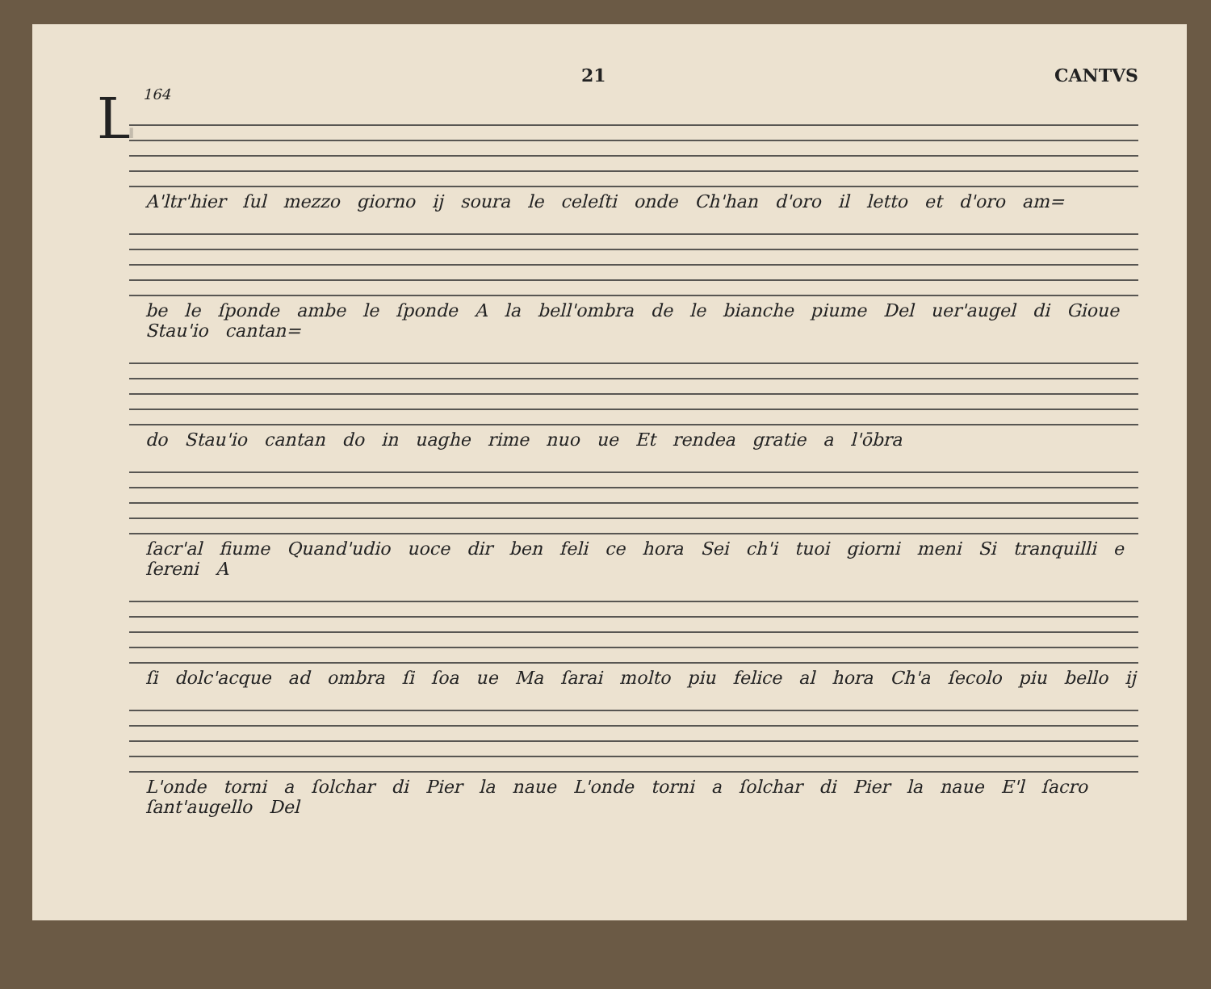21 CANTVS
164 L
A'ltr'hier ſul mezzo giorno ij soura le celeſti onde Ch'han d'oro il letto et d'oro am=
be le ſponde ambe le ſponde A la bell'ombra de le bianche piume Del uer'augel di Gioue Stau'io cantan=
do Stau'io cantan do in uaghe rime nuo ue Et rendea gratie a l'ōbra
ſacr'al fiume Quand'udio uoce dir ben feli ce hora Sei ch'i tuoi giorni meni Si tranquilli e ſereni A
ſi dolc'acque ad ombra ſi ſoa ue Ma ſarai molto piu felice al hora Ch'a ſecolo piu bello ij
L'onde torni a ſolchar di Pier la naue L'onde torni a ſolchar di Pier la naue E'l ſacro ſant'augello Del